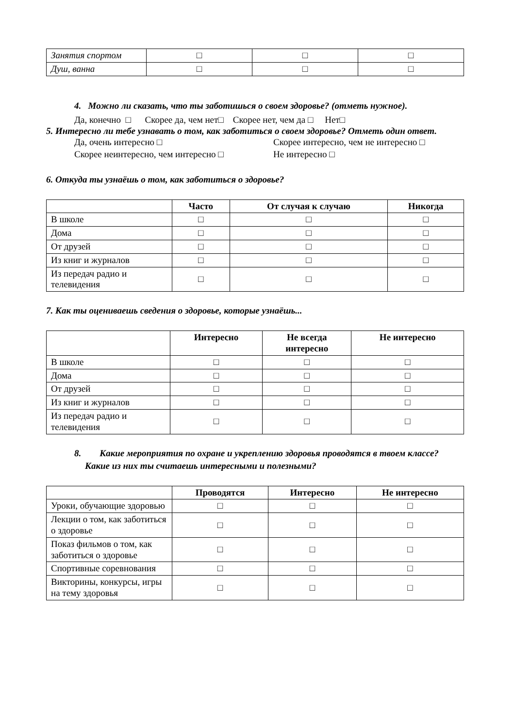| Занятия спортом | □ | □ | □ |
| Душ, ванна | □ | □ | □ |
4. Можно ли сказать, что ты заботишься о своем здоровье? (отметь нужное).
Да, конечно □ Скорее да, чем нет□ Скорее нет, чем да □ Нет□
5. Интересно ли тебе узнавать о том, как заботиться о своем здоровье? Отметь один ответ.
Да, очень интересно □
Скорее интересно, чем не интересно □
Скорее неинтересно, чем интересно □
Не интересно □
6. Откуда ты узнаёшь о том, как заботиться о здоровье?
| | Часто | От случая к случаю | Никогда |
| --- | --- | --- | --- |
| В школе | □ | □ | □ |
| Дома | □ | □ | □ |
| От друзей | □ | □ | □ |
| Из книг и журналов | □ | □ | □ |
| Из передач радио и телевидения | □ | □ | □ |
7. Как ты оцениваешь сведения о здоровье, которые узнаёшь...
| | Интересно | Не всегда интересно | Не интересно |
| --- | --- | --- | --- |
| В школе | □ | □ | □ |
| Дома | □ | □ | □ |
| От друзей | □ | □ | □ |
| Из книг и журналов | □ | □ | □ |
| Из передач радио и телевидения | □ | □ | □ |
8. Какие мероприятия по охране и укреплению здоровья проводятся в твоем классе?
Какие из них ты считаешь интересными и полезными?
| | Проводятся | Интересно | Не интересно |
| --- | --- | --- | --- |
| Уроки, обучающие здоровью | □ | □ | □ |
| Лекции о том, как заботиться о здоровье | □ | □ | □ |
| Показ фильмов о том, как заботиться о здоровье | □ | □ | □ |
| Спортивные соревнования | □ | □ | □ |
| Викторины, конкурсы, игры на тему здоровья | □ | □ | □ |